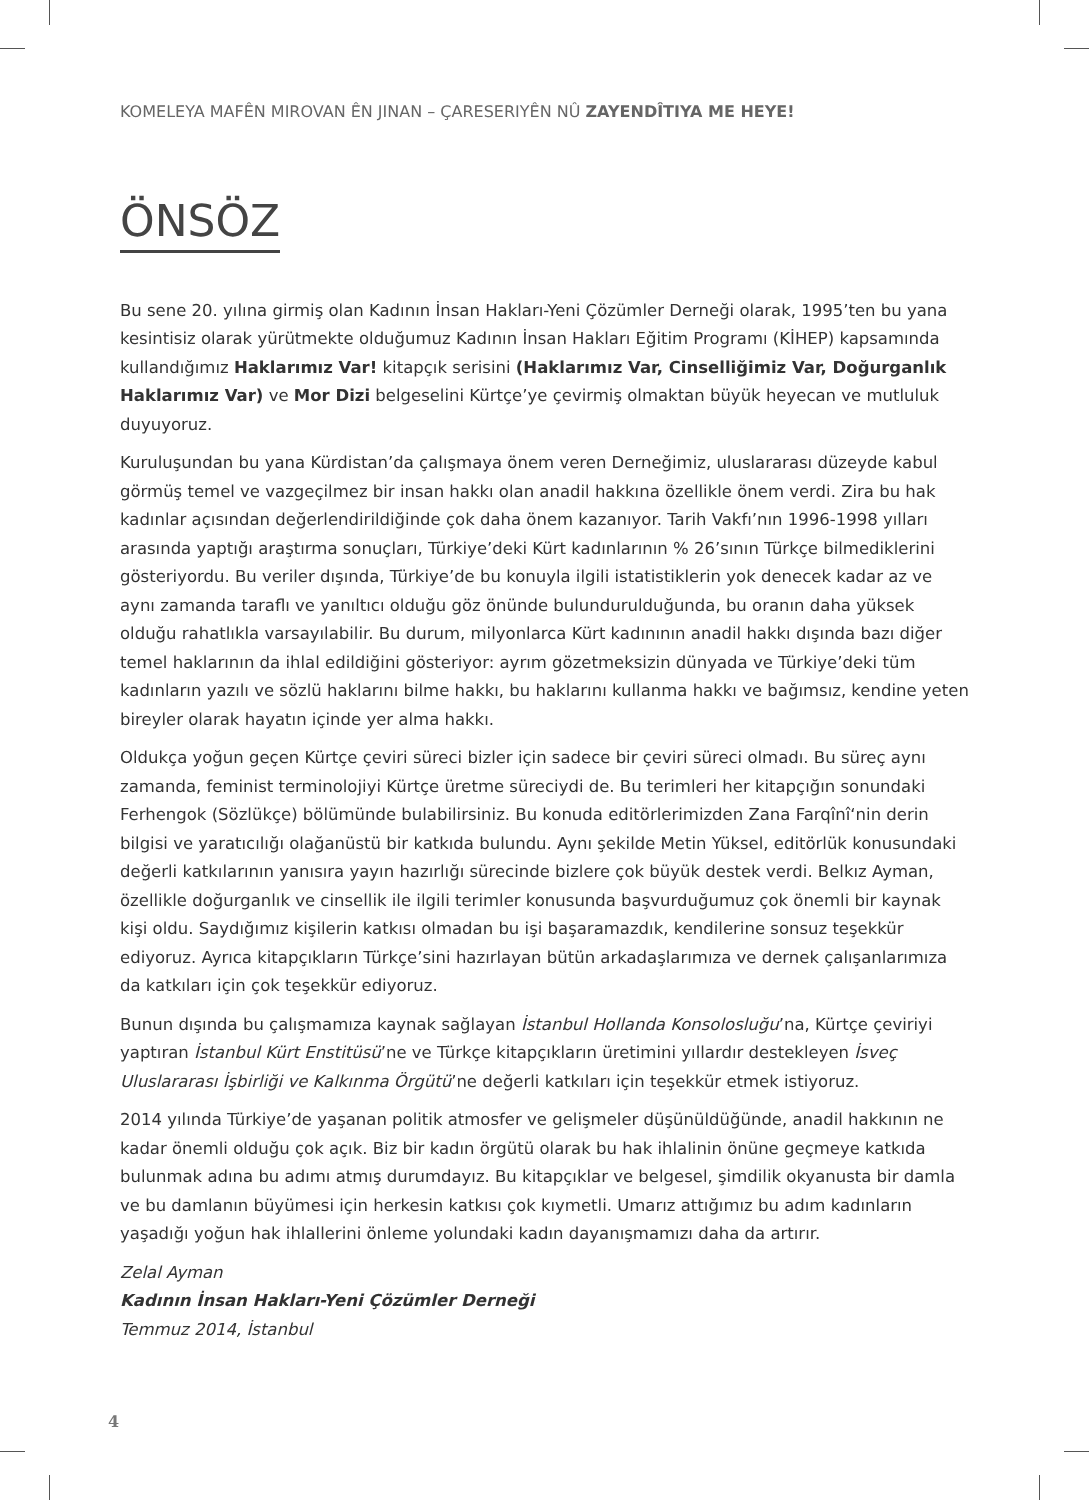KOMELEYA MAFÊN MIROVAN ÊN JINAN – ÇARESERIYÊN NÛ ZAYENDÎTIYA ME HEYE!
ÖNSÖZ
Bu sene 20. yılına girmiş olan Kadının İnsan Hakları-Yeni Çözümler Derneği olarak, 1995’ten bu yana kesintisiz olarak yürütmekte olduğumuz Kadının İnsan Hakları Eğitim Programı (KİHEP) kapsamında kullandığımız Haklarımız Var! kitapçık serisini (Haklarımız Var, Cinselliğimiz Var, Doğurganlık Haklarımız Var) ve Mor Dizi belgeselini Kürtçe’ye çevirmiş olmaktan büyük heyecan ve mutluluk duyuyoruz.
Kuruluşundan bu yana Kürdistan’da çalışmaya önem veren Derneğimiz, uluslararası düzeyde kabul görmüş temel ve vazgeçilmez bir insan hakkı olan anadil hakkına özellikle önem verdi. Zira bu hak kadınlar açısından değerlendirildiğinde çok daha önem kazanıyor. Tarih Vakfı’nın 1996-1998 yılları arasında yaptığı araştırma sonuçları, Türkiye’deki Kürt kadınlarının % 26’sının Türkçe bilmediklerini gösteriyordu. Bu veriler dışında, Türkiye’de bu konuyla ilgili istatistiklerin yok denecek kadar az ve aynı zamanda taraflı ve yanıltıcı olduğu göz önünde bulundurulduğunda, bu oranın daha yüksek olduğu rahatlıkla varsayılabilir. Bu durum, milyonlarca Kürt kadınının anadil hakkı dışında bazı diğer temel haklarının da ihlal edildiğini gösteriyor: ayrım gözetmeksizin dünyada ve Türkiye’deki tüm kadınların yazılı ve sözlü haklarını bilme hakkı, bu haklarını kullanma hakkı ve bağımsız, kendine yeten bireyler olarak hayatın içinde yer alma hakkı.
Oldukça yoğun geçen Kürtçe çeviri süreci bizler için sadece bir çeviri süreci olmadı. Bu süreç aynı zamanda, feminist terminolojiyi Kürtçe üretme süreciydi de. Bu terimleri her kitapçığın sonundaki Ferhengok (Sözlükçe) bölümünde bulabilirsiniz. Bu konuda editörlerimizden Zana Farqînî‘nin derin bilgisi ve yaratıcılığı olağanüstü bir katkıda bulundu. Aynı şekilde Metin Yüksel, editörlük konusundaki değerli katkılarının yanısıra yayın hazırlığı sürecinde bizlere çok büyük destek verdi. Belkız Ayman, özellikle doğurganlık ve cinsellik ile ilgili terimler konusunda başvurduğumuz çok önemli bir kaynak kişi oldu. Saydığımız kişilerin katkısı olmadan bu işi başaramazdık, kendilerine sonsuz teşekkür ediyoruz. Ayrıca kitapçıkların Türkçe’sini hazırlayan bütün arkadaşlarımıza ve dernek çalışanlarımıza da katkıları için çok teşekkür ediyoruz.
Bunun dışında bu çalışmamıza kaynak sağlayan İstanbul Hollanda Konsolosluğu’na, Kürtçe çeviriyi yaptıran İstanbul Kürt Enstitüsü’ne ve Türkçe kitapçıkların üretimini yıllardır destekleyen İsveç Uluslararası İşbirliği ve Kalkınma Örgütü’ne değerli katkıları için teşekkür etmek istiyoruz.
2014 yılında Türkiye’de yaşanan politik atmosfer ve gelişmeler düşünüldüğünde, anadil hakkının ne kadar önemli olduğu çok açık. Biz bir kadın örgütü olarak bu hak ihlalinin önüne geçmeye katkıda bulunmak adına bu adımı atmış durumdayız. Bu kitapçıklar ve belgesel, şimdilik okyanusta bir damla ve bu damlanın büyümesi için herkesin katkısı çok kıymetli. Umarız attığımız bu adım kadınların yaşadığı yoğun hak ihlallerini önleme yolundaki kadın dayanışmamızı daha da artırır.
Zelal Ayman
Kadının İnsan Hakları-Yeni Çözümler Derneği
Temmuz 2014, İstanbul
4